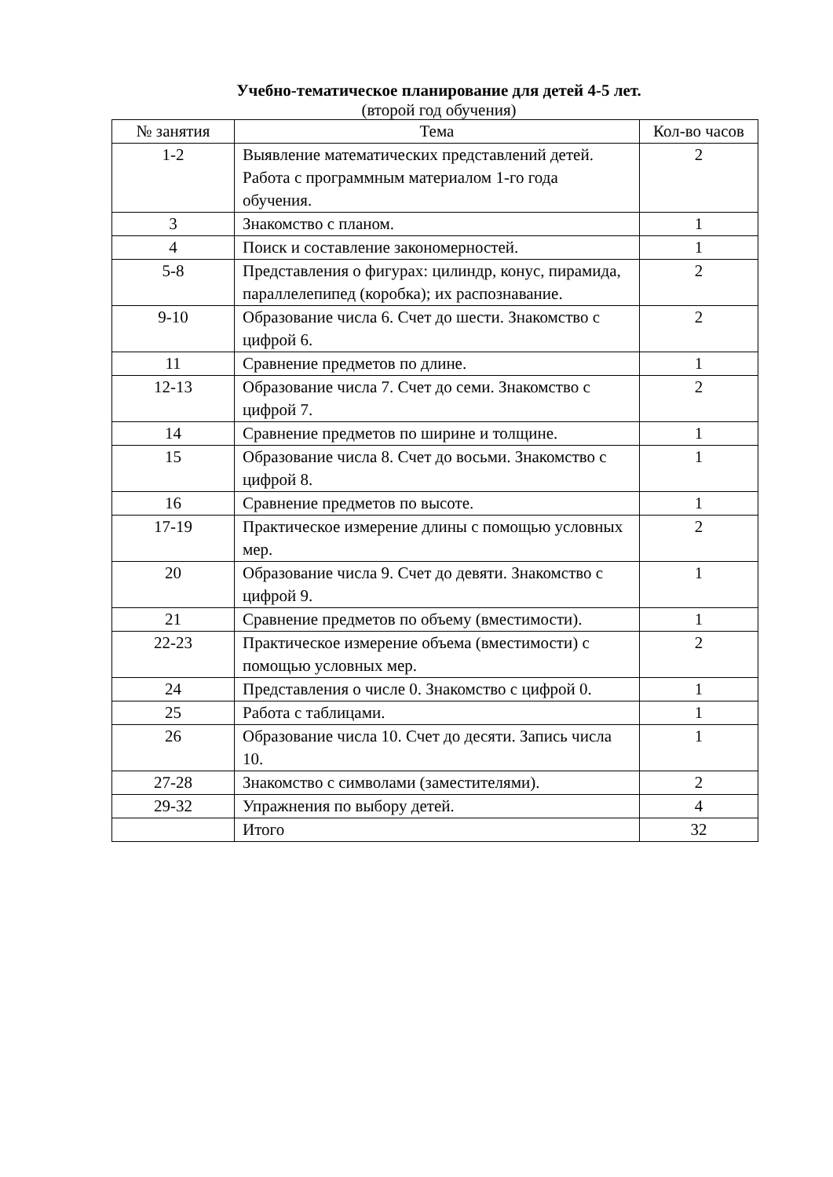Учебно-тематическое планирование для детей 4-5 лет.
(второй год обучения)
| № занятия | Тема | Кол-во часов |
| --- | --- | --- |
| 1-2 | Выявление математических представлений детей. Работа с программным материалом 1-го года обучения. | 2 |
| 3 | Знакомство с планом. | 1 |
| 4 | Поиск и составление закономерностей. | 1 |
| 5-8 | Представления о фигурах: цилиндр, конус, пирамида, параллелепипед (коробка); их распознавание. | 2 |
| 9-10 | Образование числа 6. Счет до шести. Знакомство с цифрой 6. | 2 |
| 11 | Сравнение предметов по длине. | 1 |
| 12-13 | Образование числа 7. Счет до семи. Знакомство с цифрой 7. | 2 |
| 14 | Сравнение предметов по ширине и толщине. | 1 |
| 15 | Образование числа 8. Счет до восьми. Знакомство с цифрой 8. | 1 |
| 16 | Сравнение предметов по высоте. | 1 |
| 17-19 | Практическое измерение длины с помощью условных мер. | 2 |
| 20 | Образование числа 9. Счет до девяти. Знакомство с цифрой 9. | 1 |
| 21 | Сравнение предметов по объему (вместимости). | 1 |
| 22-23 | Практическое измерение объема (вместимости) с помощью условных мер. | 2 |
| 24 | Представления о числе 0. Знакомство с цифрой 0. | 1 |
| 25 | Работа с таблицами. | 1 |
| 26 | Образование числа 10. Счет до десяти. Запись числа 10. | 1 |
| 27-28 | Знакомство с символами (заместителями). | 2 |
| 29-32 | Упражнения по выбору детей. | 4 |
| | Итого | 32 |